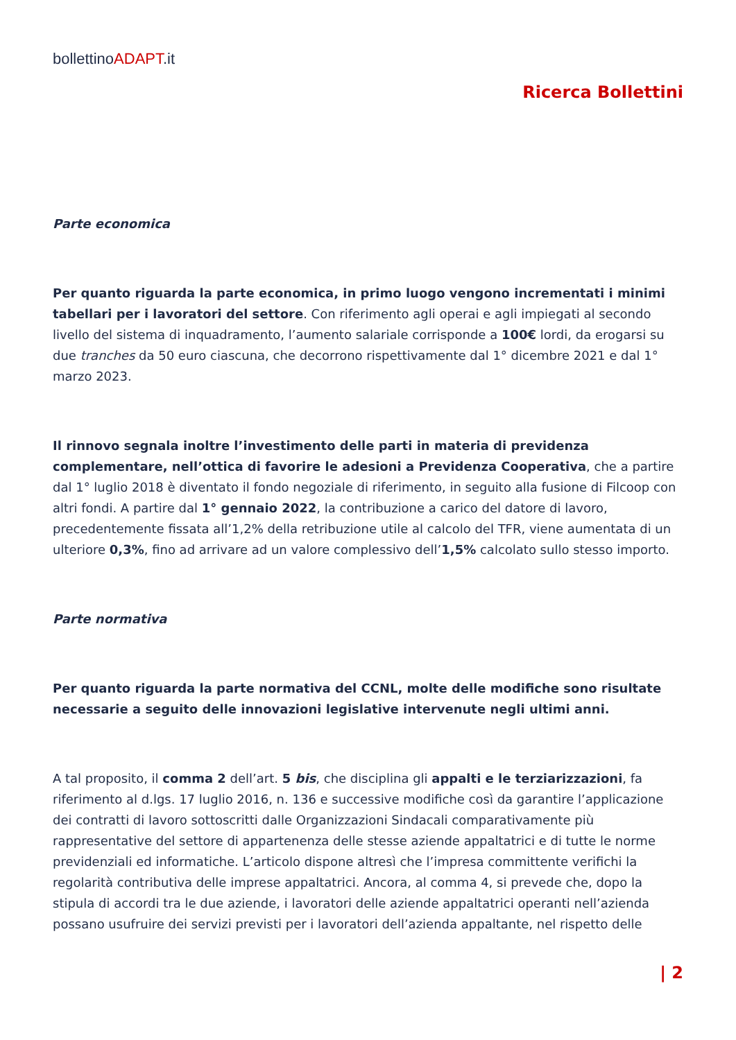bollettinoADAPT.it
Ricerca Bollettini
Parte economica
Per quanto riguarda la parte economica, in primo luogo vengono incrementati i minimi tabellari per i lavoratori del settore. Con riferimento agli operai e agli impiegati al secondo livello del sistema di inquadramento, l’aumento salariale corrisponde a 100€ lordi, da erogarsi su due tranches da 50 euro ciascuna, che decorrono rispettivamente dal 1° dicembre 2021 e dal 1° marzo 2023.
Il rinnovo segnala inoltre l’investimento delle parti in materia di previdenza complementare, nell’ottica di favorire le adesioni a Previdenza Cooperativa, che a partire dal 1° luglio 2018 è diventato il fondo negoziale di riferimento, in seguito alla fusione di Filcoop con altri fondi. A partire dal 1° gennaio 2022, la contribuzione a carico del datore di lavoro, precedentemente fissata all’1,2% della retribuzione utile al calcolo del TFR, viene aumentata di un ulteriore 0,3%, fino ad arrivare ad un valore complessivo dell’1,5% calcolato sullo stesso importo.
Parte normativa
Per quanto riguarda la parte normativa del CCNL, molte delle modifiche sono risultate necessarie a seguito delle innovazioni legislative intervenute negli ultimi anni.
A tal proposito, il comma 2 dell’art. 5 bis, che disciplina gli appalti e le terziarizzazioni, fa riferimento al d.lgs. 17 luglio 2016, n. 136 e successive modifiche così da garantire l’applicazione dei contratti di lavoro sottoscritti dalle Organizzazioni Sindacali comparativamente più rappresentative del settore di appartenenza delle stesse aziende appaltatrici e di tutte le norme previdenziali ed informatiche. L’articolo dispone altresì che l’impresa committente verifichi la regolarità contributiva delle imprese appaltatrici. Ancora, al comma 4, si prevede che, dopo la stipula di accordi tra le due aziende, i lavoratori delle aziende appaltatrici operanti nell’azienda possano usufruire dei servizi previsti per i lavoratori dell’azienda appaltante, nel rispetto delle
| 2